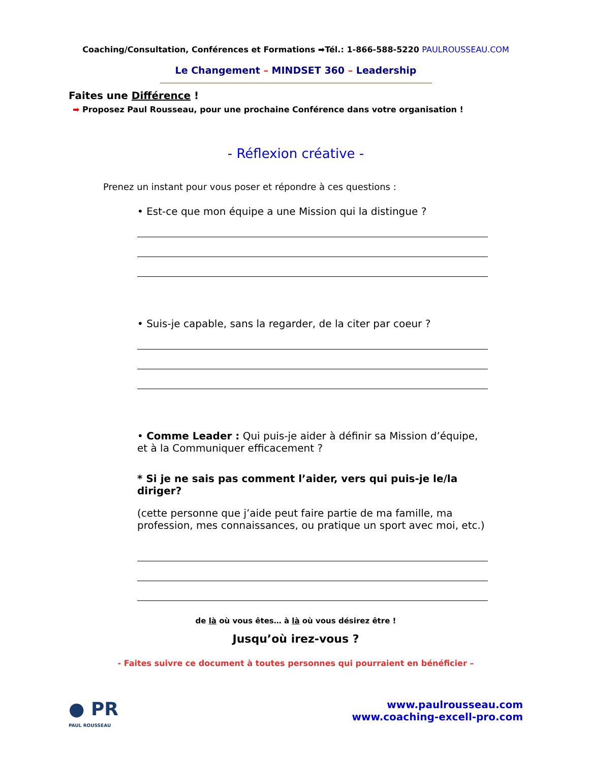Coaching/Consultation, Conférences et Formations ➡Tél.: 1-866-588-5220 PAULROUSSEAU.COM
Le Changement – MINDSET 360 – Leadership
Faites une Différence !
➡ Proposez Paul Rousseau, pour une prochaine Conférence dans votre organisation !
- Réflexion créative -
Prenez un instant pour vous poser et répondre à ces questions :
• Est-ce que mon équipe a une Mission qui la distingue ?
• Suis-je capable, sans la regarder, de la citer par coeur ?
• Comme Leader : Qui puis-je aider à définir sa Mission d’équipe, et à la Communiquer efficacement ?
* Si je ne sais pas comment l’aider, vers qui puis-je le/la diriger?
(cette personne que j’aide peut faire partie de ma famille, ma profession, mes connaissances, ou pratique un sport avec moi, etc.)
de là où vous êtes… à là où vous désirez être !
Jusqu’où irez-vous ?
- Faites suivre ce document à toutes personnes qui pourraient en bénéficier –
● PR
PAUL ROUSSEAU
www.paulrousseau.com
www.coaching-excell-pro.com